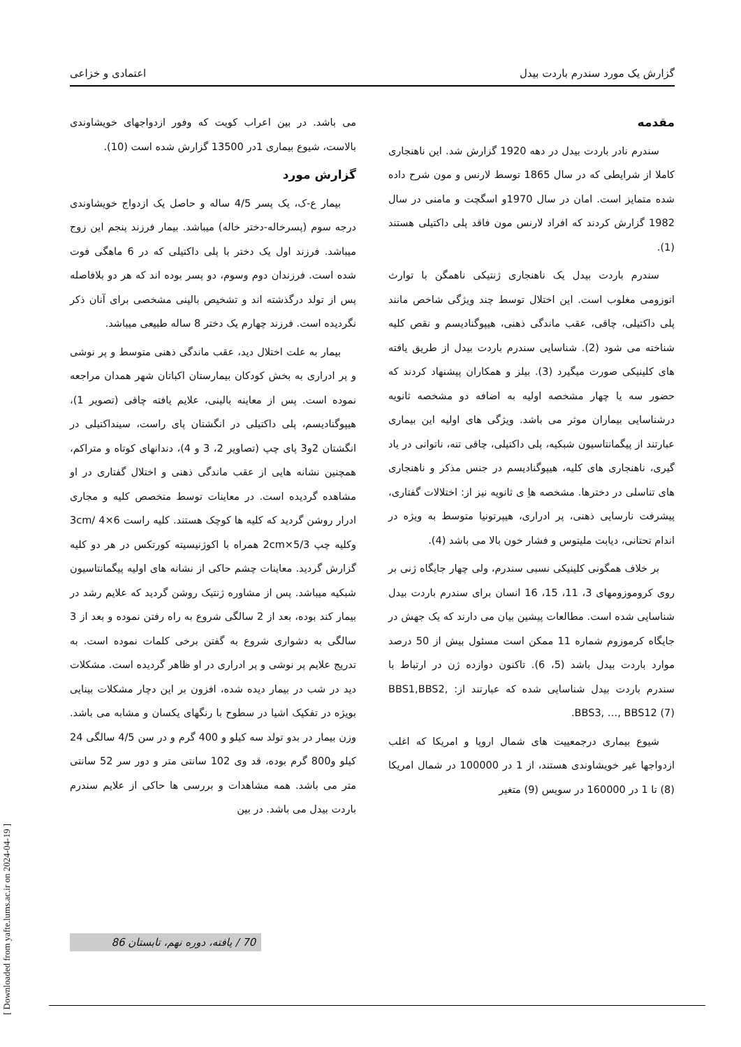گزارش یک مورد سندرم باردت بیدل اعتمادی و خزاعی
مقدمه
سندرم نادر باردت بیدل در دهه 1920 گزارش شد. این ناهنجاری کاملا از شرایطی که در سال 1865 توسط لارنس و مون شرح داده شده متمایز است. امان در سال 1970و اسگچت و مامنی در سال 1982 گزارش کردند که افراد لارنس مون فاقد پلی داکتیلی هستند (1).
سندرم باردت بیدل یک ناهنجاری ژنتیکی ناهمگن با توارث اتوزومی مغلوب است. این اختلال توسط چند ویژگی شاخص مانند پلی داکتیلی، چاقی، عقب ماندگی ذهنی، هیپوگنادیسم و نقص کلیه شناخته می شود (2). شناسایی سندرم باردت بیدل از طریق یافته های کلینیکی صورت میگیرد (3). بیلز و همکاران پیشنهاد کردند که حضور سه یا چهار مشخصه اولیه به اضافه دو مشخصه ثانویه درشناسایی بیماران موثر می باشد. ویژگی های اولیه این بیماری عبارتند از پیگمانتاسیون شبکیه، پلی داکتیلی، چاقی تنه، ناتوانی در یاد گیری، ناهنجاری های کلیه، هیپوگنادیسم در جنس مذکر و ناهنجاری های تناسلی در دخترها. مشخصه هاِ ی ثانویه نیز از: اختلالات گفتاری، پیشرفت نارسایی ذهنی، پر ادراری، هیپرتونیا متوسط به ویژه در اندام تحتانی، دیابت ملیتوس و فشار خون بالا می باشد (4).
بر خلاف همگونی کلینیکی نسبی سندرم، ولی چهار جایگاه ژنی بر روی کروموزومهای 3، 11، 15، 16 انسان برای سندرم باردت بیدل شناسایی شده است. مطالعات پیشین بیان می دارند که یک جهش در جایگاه کرموزوم شماره 11 ممکن است مسئول بیش از 50 درصد موارد باردت بیدل باشد (5، 6). تاکنون دوازده ژن در ارتباط با سندرم باردت بیدل شناسایی شده که عبارتند از: BBS1,BBS2, BBS3, …, BBS12 (7).
شیوع بیماری درجمعییت های شمال اروپا و امریکا که اغلب ازدواجها غیر خویشاوندی هستند، از 1 در 100000 در شمال امریکا (8) تا 1 در 160000 در سویس (9) متغیر
می باشد. در بین اعراب کویت که وفور ازدواجهای خویشاوندی بالاست، شیوع بیماری 1در 13500 گزارش شده است (10).
گزارش مورد
بیمار ع-ک، یک پسر 4/5 ساله و حاصل یک ازدواج خویشاوندی درجه سوم (پسرخاله-دختر خاله) میباشد. بیمار فرزند پنجم این زوج میباشد. فرزند اول یک دختر با پلی داکتیلی که در 6 ماهگی فوت شده است. فرزندان دوم وسوم، دو پسر بوده اند که هر دو بلافاصله پس از تولد درگذشته اند و تشخیص بالینی مشخصی برای آنان ذکر نگردیده است. فرزند چهارم یک دختر 8 ساله طبیعی میباشد.
بیمار به علت اختلال دید، عقب ماندگی ذهنی متوسط و پر نوشی و پر ادراری به بخش کودکان بیمارستان اکباتان شهر همدان مراجعه نموده است. پس از معاینه بالینی، علایم یافته چاقی (تصویر 1)، هیپوگنادیسم، پلی داکتیلی در انگشتان پای راست، سینداکتیلی در انگشتان 2و3 پای چپ (تصاویر 2، 3 و 4)، دندانهای کوتاه و متراکم، همچنین نشانه هایی از عقب ماندگی ذهنی و اختلال گفتاری در او مشاهده گردیده است. در معاینات توسط متخصص کلیه و مجاری ادرار روشن گردید که کلیه ها کوچک هستند. کلیه راست 6×3cm/ 4 وکلیه چپ 5/3×2cm همراه با اکوژنیسیته کورتکس در هر دو کلیه گزارش گردید. معاینات چشم حاکی از نشانه های اولیه پیگمانتاسیون شبکیه میباشد. پس از مشاوره ژنتیک روشن گردید که علایم رشد در بیمار کند بوده، بعد از 2 سالگی شروع به راه رفتن نموده و بعد از 3 سالگی به دشواری شروع به گفتن برخی کلمات نموده است. به تدریج علایم پر نوشی و پر ادراری در او ظاهر گردیده است. مشکلات دید در شب در بیمار دیده شده، افزون بر این دچار مشکلات بینایی بویژه در تفکیک اشیا در سطوح با رنگهای یکسان و مشابه می باشد. وزن بیمار در بدو تولد سه کیلو و 400 گرم و در سن 4/5 سالگی 24 کیلو و800 گرم بوده، قد وی 102 سانتی متر و دور سر 52 سانتی متر می باشد. همه مشاهدات و بررسی ها حاکی از علایم سندرم باردت بیدل می باشد. در بین
[ Downloaded from yafte.lums.ac.ir on 2024-04-19 ]
70 / یافته، دوره نهم، تابستان 86